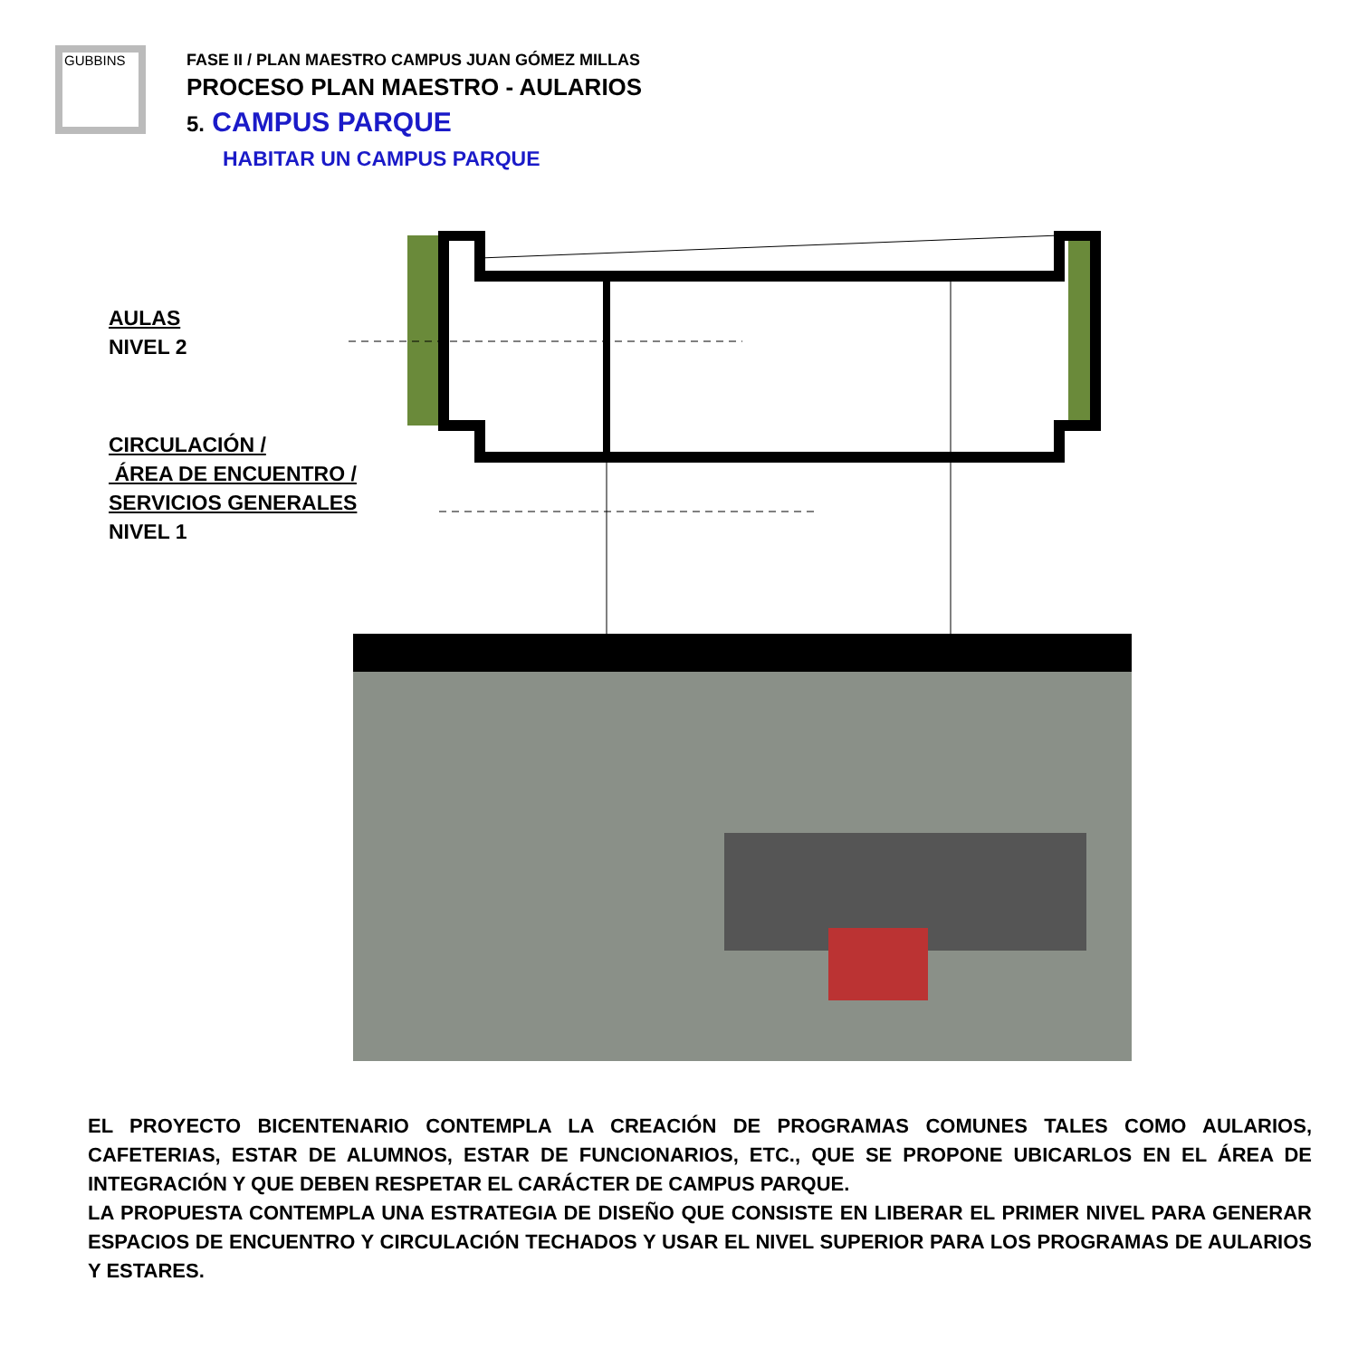GUBBINS
FASE II / PLAN MAESTRO CAMPUS JUAN GÓMEZ MILLAS
PROCESO PLAN MAESTRO - AULARIOS
5. CAMPUS PARQUE
HABITAR UN CAMPUS PARQUE
AULAS
NIVEL 2
CIRCULACIÓN /
ÁREA DE ENCUENTRO /
SERVICIOS GENERALES
NIVEL 1
EL PROYECTO BICENTENARIO CONTEMPLA LA CREACIÓN DE PROGRAMAS COMUNES TALES COMO AULARIOS, CAFETERIAS, ESTAR DE ALUMNOS, ESTAR DE FUNCIONARIOS, ETC., QUE SE PROPONE UBICARLOS EN EL ÁREA DE INTEGRACIÓN Y QUE DEBEN RESPETAR EL CARÁCTER DE CAMPUS PARQUE.
LA PROPUESTA CONTEMPLA UNA ESTRATEGIA DE DISEÑO QUE CONSISTE EN LIBERAR EL PRIMER NIVEL PARA GENERAR ESPACIOS DE ENCUENTRO Y CIRCULACIÓN TECHADOS Y USAR EL NIVEL SUPERIOR PARA LOS PROGRAMAS DE AULARIOS Y ESTARES.